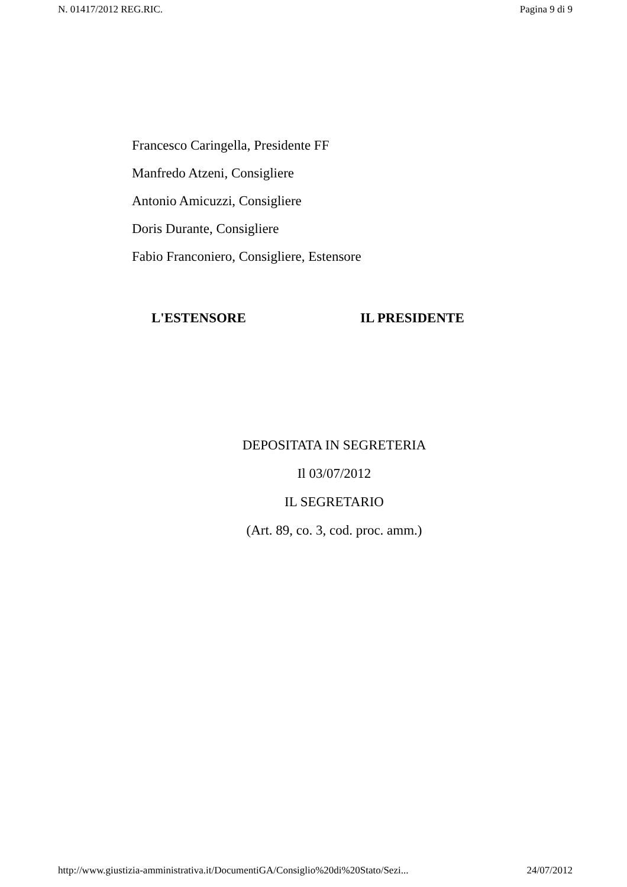N. 01417/2012 REG.RIC. Pagina 9 di 9
Francesco Caringella, Presidente FF
Manfredo Atzeni, Consigliere
Antonio Amicuzzi, Consigliere
Doris Durante, Consigliere
Fabio Franconiero, Consigliere, Estensore
L'ESTENSORE IL PRESIDENTE
DEPOSITATA IN SEGRETERIA
Il 03/07/2012
IL SEGRETARIO
(Art. 89, co. 3, cod. proc. amm.)
http://www.giustizia-amministrativa.it/DocumentiGA/Consiglio%20di%20Stato/Sezi... 24/07/2012